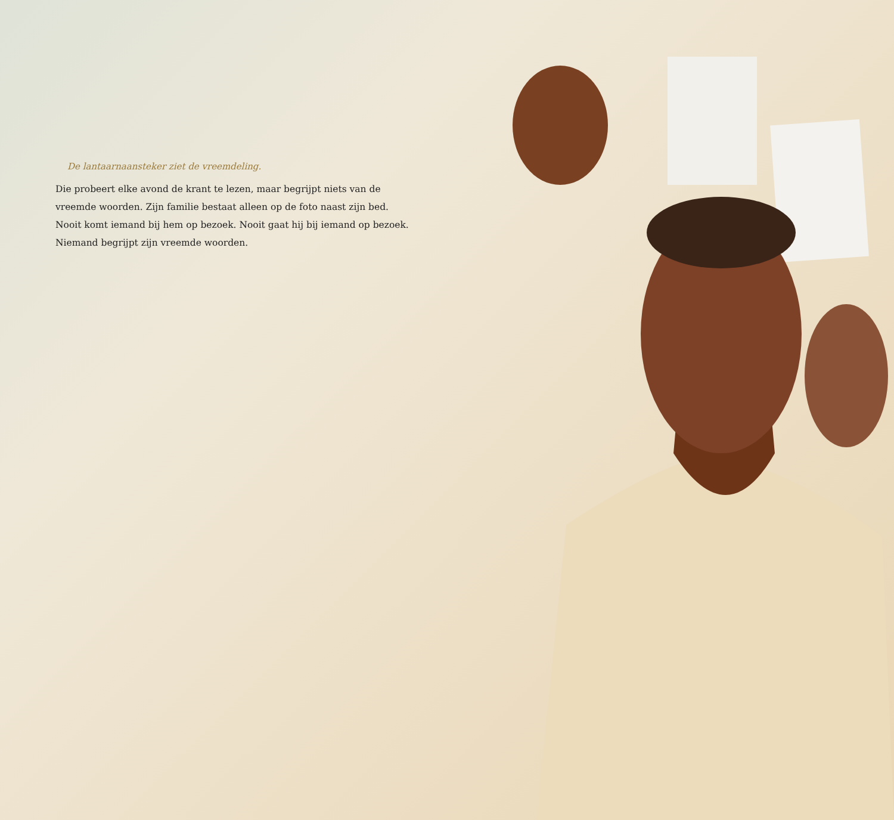De lantaarnaansteker ziet de vreemdeling.
Die probeert elke avond de krant te lezen, maar begrijpt niets van de vreemde woorden. Zijn familie bestaat alleen op de foto naast zijn bed. Nooit komt iemand bij hem op bezoek. Nooit gaat hij bij iemand op bezoek. Niemand begrijpt zijn vreemde woorden.